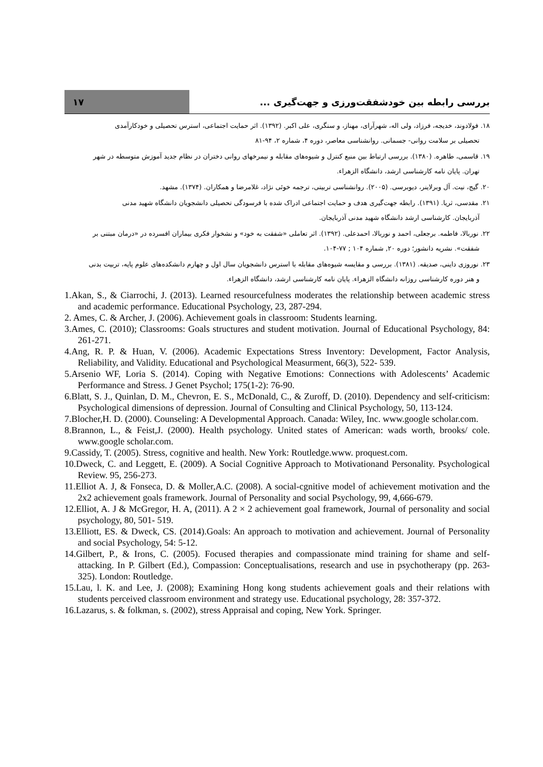۱۷
بررسی رابطه بین خودشفقت‌ورزی و جهت‌گیری ...
۱۸. فولادوند، خدیجه، فرزاد، ولی اله، شهرآرای، مهناز، و سنگری، علی اکبر. (۱۳۹۲). اثر حمایت اجتماعی، استرس تحصیلی و خودکارآمدی
تحصیلی بر سلامت روانی- جسمانی. روانشناسی معاصر، دوره ۴، شماره ۲، ۹۴-۸۱
۱۹. قاسمی، طاهره. (۱۳۸۰). بررسی ارتباط بین منبع کنترل و شیوه‌های مقابله و نیمرخهای روانی دختران در نظام جدید آموزش متوسطه در شهر
تهران. پایان نامه کارشناسی ارشد، دانشگاه الزهراء.
۲۰. گیج، نیت. آل وبرلاینر، دیوبرسی. (۲۰۰۵). روانشناسی تربیتی، ترجمه خوئی نژاد، غلامرضا و همکاران. (۱۳۷۴). مشهد.
۲۱. مقدسی، ثریا. (۱۳۹۱). رابطه جهت‌گیری هدف و حمایت اجتماعی ادراک شده با فرسودگی تحصیلی دانشجویان دانشگاه شهید مدنی
آذربایجان. کارشناسی ارشد دانشگاه شهید مدنی آذربایجان.
۲۲. نوربالا، فاطمه. برجعلی، احمد و نوربالا، احمدعلی. (۱۳۹۲). اثر تعاملی «شفقت به خود» و نشخوار فکری بیماران افسرده در «درمان مبتنی بر
شفقت». نشریه دانشور؛ دوره ۲۰, شماره ۱۰۴ ; ۷۷-۱۰۴.
۲۳. نوروزی داینی، صدیقه. (۱۳۸۱). بررسی و مقایسه شیوه‌های مقابله با استرس دانشجویان سال اول و چهارم دانشکده‌های علوم پایه، تربیت بدنی
و هنر دوره کارشناسی روزانه دانشگاه الزهراء. پایان نامه کارشناسی ارشد، دانشگاه الزهراء.
1.Akan, S., & Ciarrochi, J. (2013). Learned resourcefulness moderates the relationship between academic stress and academic performance. Educational Psychology, 23, 287-294.
2. Ames, C. & Archer, J. (2006). Achievement goals in classroom: Students learning.
3.Ames, C. (2010); Classrooms: Goals structures and student motivation. Journal of Educational Psychology, 84: 261-271.
4.Ang, R. P. & Huan, V. (2006). Academic Expectations Stress Inventory: Development, Factor Analysis, Reliability, and Validity. Educational and Psychological Measurment, 66(3), 522- 539.
5.Arsenio WF, Loria S. (2014). Coping with Negative Emotions: Connections with Adolescents’ Academic Performance and Stress. J Genet Psychol; 175(1-2): 76-90.
6.Blatt, S. J., Quinlan, D. M., Chevron, E. S., McDonald, C., & Zuroff, D. (2010). Dependency and self-criticism: Psychological dimensions of depression. Journal of Consulting and Clinical Psychology, 50, 113-124.
7.Blocher,H. D. (2000). Counseling: A Developmental Approach. Canada: Wiley, Inc. www.google scholar.com.
8.Brannon, L., & Feist,J. (2000). Health psychology. United states of American: wads worth, brooks/ cole. www.google scholar.com.
9.Cassidy, T. (2005). Stress, cognitive and health. New York: Routledge.www. proquest.com.
10.Dweck, C. and Leggett, E. (2009). A Social Cognitive Approach to Motivationand Personality. Psychological Review. 95, 256-273.
11.Elliot A. J, & Fonseca, D. & Moller,A.C. (2008). A social-cgnitive model of achievement motivation and the 2x2 achievement goals framework. Journal of Personality and social Psychology, 99, 4,666-679.
12.Elliot, A. J & McGregor, H. A, (2011). A 2 × 2 achievement goal framework, Journal of personality and social psychology, 80, 501- 519.
13.Elliott, ES. & Dweck, CS. (2014).Goals: An approach to motivation and achievement. Journal of Personality and social Psychology, 54: 5-12.
14.Gilbert, P., & Irons, C. (2005). Focused therapies and compassionate mind training for shame and self-attacking. In P. Gilbert (Ed.), Compassion: Conceptualisations, research and use in psychotherapy (pp. 263-325). London: Routledge.
15.Lau, l. K. and Lee, J. (2008); Examining Hong kong students achievement goals and their relations with students perceived classroom environment and strategy use. Educational psychology, 28: 357-372.
16.Lazarus, s. & folkman, s. (2002), stress Appraisal and coping, New York. Springer.